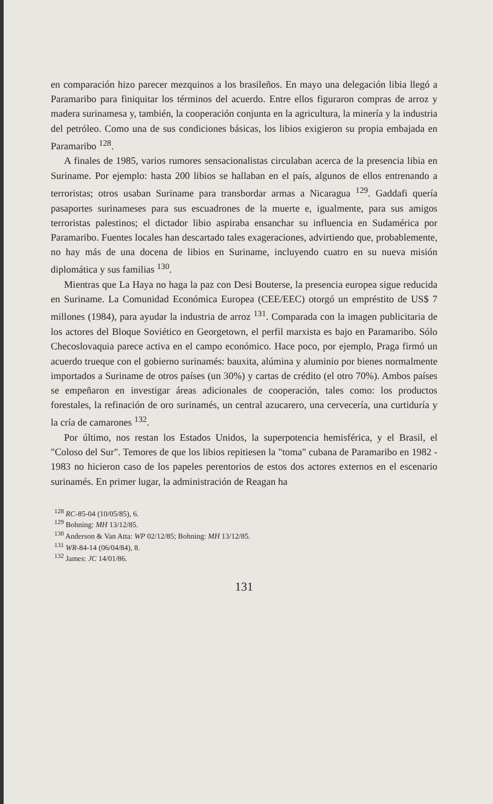en comparación hizo parecer mezquinos a los brasileños. En mayo una delegación libia llegó a Paramaribo para finiquitar los términos del acuerdo. Entre ellos figuraron compras de arroz y madera surinamesa y, también, la cooperación conjunta en la agricultura, la minería y la industria del petróleo. Como una de sus condiciones básicas, los libios exigieron su propia embajada en Paramaribo <sup>128</sup>.
A finales de 1985, varios rumores sensacionalistas circulaban acerca de la presencia libia en Suriname. Por ejemplo: hasta 200 libios se hallaban en el país, algunos de ellos entrenando a terroristas; otros usaban Suriname para transbordar armas a Nicaragua <sup>129</sup>. Gaddafi quería pasaportes surinameses para sus escuadrones de la muerte e, igualmente, para sus amigos terroristas palestinos; el dictador libio aspiraba ensanchar su influencia en Sudamérica por Paramaribo. Fuentes locales han descartado tales exageraciones, advirtiendo que, probablemente, no hay más de una docena de libios en Suriname, incluyendo cuatro en su nueva misión diplomática y sus familias <sup>130</sup>.
Mientras que La Haya no haga la paz con Desi Bouterse, la presencia europea sigue reducida en Suriname. La Comunidad Económica Europea (CEE/EEC) otorgó un empréstito de US$ 7 millones (1984), para ayudar la industria de arroz <sup>131</sup>. Comparada con la imagen publicitaria de los actores del Bloque Soviético en Georgetown, el perfil marxista es bajo en Paramaribo. Sólo Checoslovaquia parece activa en el campo económico. Hace poco, por ejemplo, Praga firmó un acuerdo trueque con el gobierno surinamés: bauxita, alúmina y aluminio por bienes normalmente importados a Suriname de otros países (un 30%) y cartas de crédito (el otro 70%). Ambos países se empeñaron en investigar áreas adicionales de cooperación, tales como: los productos forestales, la refinación de oro surinamés, un central azucarero, una cervecería, una curtiduría y la cría de camarones <sup>132</sup>.
Por último, nos restan los Estados Unidos, la superpotencia hemisférica, y el Brasil, el "Coloso del Sur". Temores de que los libios repitiesen la "toma" cubana de Paramaribo en 1982 - 1983 no hicieron caso de los papeles perentorios de estos dos actores externos en el escenario surinamés. En primer lugar, la administración de Reagan ha
<sup>128</sup> RC-85-04 (10/05/85), 6.
<sup>129</sup> Bohning: MH 13/12/85.
<sup>130</sup> Anderson & Van Atta: WP 02/12/85; Bohning: MH 13/12/85.
<sup>131</sup> WR-84-14 (06/04/84), 8.
<sup>132</sup> James: JC 14/01/86.
131